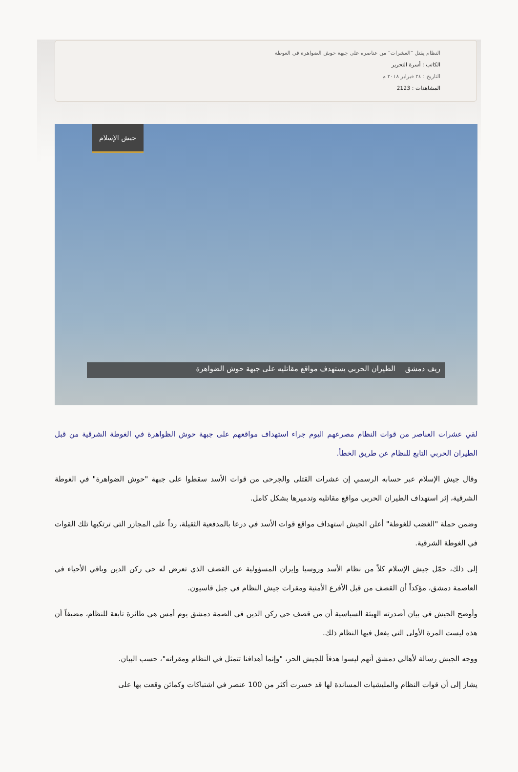النظام يقتل "العشرات" من عناصره على جبهة حوش الضواهرة في الغوطة
الكاتب : أسرة التحرير
التاريخ : ٢٤ فبراير ٢٠١٨ م
المشاهدات : 2123
جيش الإسلام
ريف دمشق الطيران الحربي يستهدف مواقع مقاتليه على جبهة حوش الضواهرة
لقي عشرات العناصر من قوات النظام مصرعهم اليوم جراء استهداف مواقعهم على جبهة حوش الظواهرة في الغوطة الشرقية من قبل الطيران الحربي التابع للنظام عن طريق الخطأ.
وقال جيش الإسلام عبر حسابه الرسمي إن عشرات القتلى والجرحى من قوات الأسد سقطوا على جبهة "حوش الضواهرة" في الغوطة الشرقية، إثر استهداف الطيران الحربي مواقع مقاتليه وتدميرها بشكل كامل.
وضمن حملة "الغضب للغوطة" أعلن الجيش استهداف مواقع قوات الأسد في درعا بالمدفعية الثقيلة، رداً على المجازر التي ترتكبها تلك القوات في الغوطة الشرقية.
إلى ذلك، حمّل جيش الإسلام كلاً من نظام الأسد وروسيا وإيران المسؤولية عن القصف الذي تعرض له حي ركن الدين وباقي الأحياء في العاصمة دمشق، مؤكداً أن القصف من قبل الأفرع الأمنية ومقرات جيش النظام في جبل قاسيون.
وأوضح الجيش في بيان أصدرته الهيئة السياسية أن من قصف حي ركن الدين في الصمة دمشق يوم أمس هي طائرة تابعة للنظام، مضيفاً أن هذه ليست المرة الأولى التي يفعل فيها النظام ذلك.
ووجه الجيش رسالة لأهالي دمشق أنهم ليسوا هدفاً للجيش الحر، "وإنما أهدافنا تتمثل في النظام ومقراته"، حسب البيان.
يشار إلى أن قوات النظام والمليشيات المساندة لها قد خسرت أكثر من 100 عنصر في اشتباكات وكمائن وقعت بها على